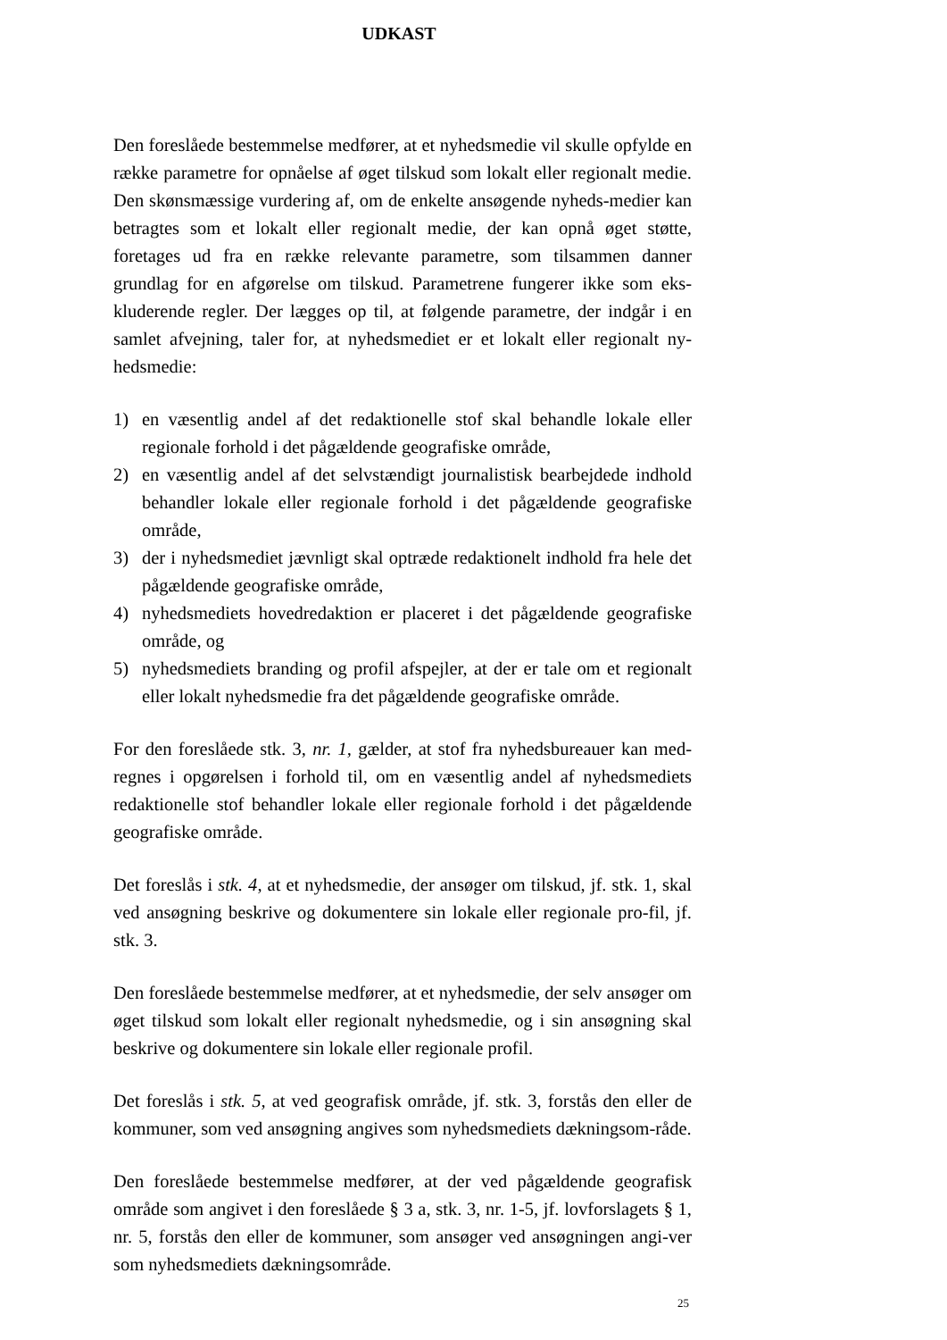UDKAST
Den foreslåede bestemmelse medfører, at et nyhedsmedie vil skulle opfylde en række parametre for opnåelse af øget tilskud som lokalt eller regionalt medie. Den skønsmæssige vurdering af, om de enkelte ansøgende nyheds-medier kan betragtes som et lokalt eller regionalt medie, der kan opnå øget støtte, foretages ud fra en række relevante parametre, som tilsammen danner grundlag for en afgørelse om tilskud. Parametrene fungerer ikke som eks-kluderende regler. Der lægges op til, at følgende parametre, der indgår i en samlet afvejning, taler for, at nyhedsmediet er et lokalt eller regionalt ny-hedsmedie:
1) en væsentlig andel af det redaktionelle stof skal behandle lokale eller regionale forhold i det pågældende geografiske område,
2) en væsentlig andel af det selvstændigt journalistisk bearbejdede indhold behandler lokale eller regionale forhold i det pågældende geografiske område,
3) der i nyhedsmediet jævnligt skal optræde redaktionelt indhold fra hele det pågældende geografiske område,
4) nyhedsmediets hovedredaktion er placeret i det pågældende geografiske område, og
5) nyhedsmediets branding og profil afspejler, at der er tale om et regionalt eller lokalt nyhedsmedie fra det pågældende geografiske område.
For den foreslåede stk. 3, nr. 1, gælder, at stof fra nyhedsbureauer kan med-regnes i opgørelsen i forhold til, om en væsentlig andel af nyhedsmediets redaktionelle stof behandler lokale eller regionale forhold i det pågældende geografiske område.
Det foreslås i stk. 4, at et nyhedsmedie, der ansøger om tilskud, jf. stk. 1, skal ved ansøgning beskrive og dokumentere sin lokale eller regionale pro-fil, jf. stk. 3.
Den foreslåede bestemmelse medfører, at et nyhedsmedie, der selv ansøger om øget tilskud som lokalt eller regionalt nyhedsmedie, og i sin ansøgning skal beskrive og dokumentere sin lokale eller regionale profil.
Det foreslås i stk. 5, at ved geografisk område, jf. stk. 3, forstås den eller de kommuner, som ved ansøgning angives som nyhedsmediets dækningsom-råde.
Den foreslåede bestemmelse medfører, at der ved pågældende geografisk område som angivet i den foreslåede § 3 a, stk. 3, nr. 1-5, jf. lovforslagets § 1, nr. 5, forstås den eller de kommuner, som ansøger ved ansøgningen angi-ver som nyhedsmediets dækningsområde.
25